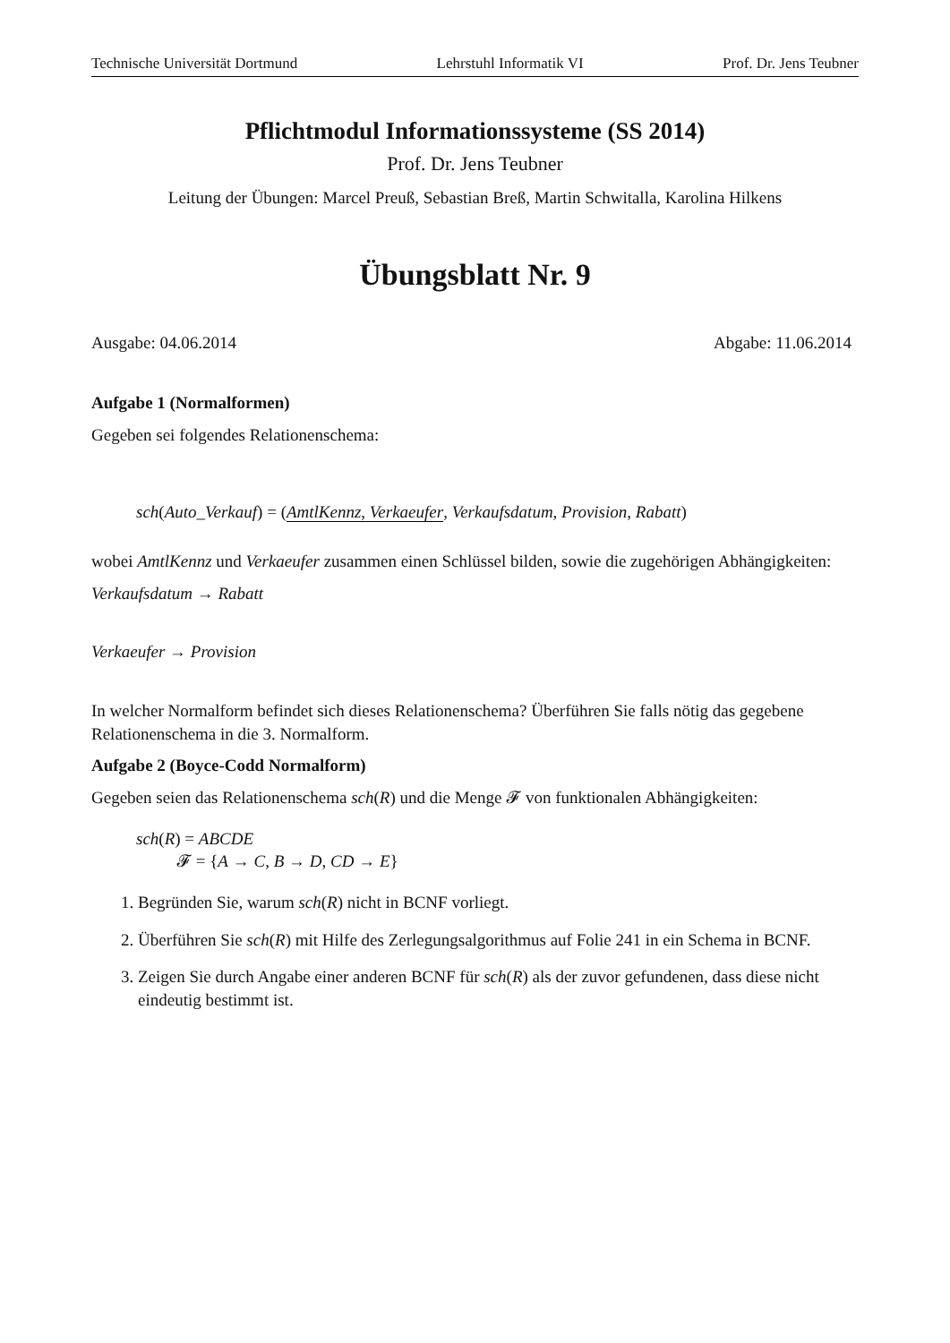Technische Universität Dortmund Lehrstuhl Informatik VI Prof. Dr. Jens Teubner
Pflichtmodul Informationssysteme (SS 2014)
Prof. Dr. Jens Teubner
Leitung der Übungen: Marcel Preuß, Sebastian Breß, Martin Schwitalla, Karolina Hilkens
Übungsblatt Nr. 9
Ausgabe: 04.06.2014 Abgabe: 11.06.2014
Aufgabe 1 (Normalformen)
Gegeben sei folgendes Relationenschema:
sch(Auto_Verkauf) = (AmtlKennz, Verkaeufer, Verkaufsdatum, Provision, Rabatt)
wobei AmtlKennz und Verkaeufer zusammen einen Schlüssel bilden, sowie die zugehörigen Abhängigkeiten:
Verkaufsdatum → Rabatt
Verkaeufer → Provision
In welcher Normalform befindet sich dieses Relationenschema? Überführen Sie falls nötig das gegebene Relationenschema in die 3. Normalform.
Aufgabe 2 (Boyce-Codd Normalform)
Gegeben seien das Relationenschema sch(R) und die Menge 𝓕 von funktionalen Abhängigkeiten:
sch(R) = ABCDE
𝓕 = {A → C, B → D, CD → E}
1. Begründen Sie, warum sch(R) nicht in BCNF vorliegt.
2. Überführen Sie sch(R) mit Hilfe des Zerlegungsalgorithmus auf Folie 241 in ein Schema in BCNF.
3. Zeigen Sie durch Angabe einer anderen BCNF für sch(R) als der zuvor gefundenen, dass diese nicht eindeutig bestimmt ist.